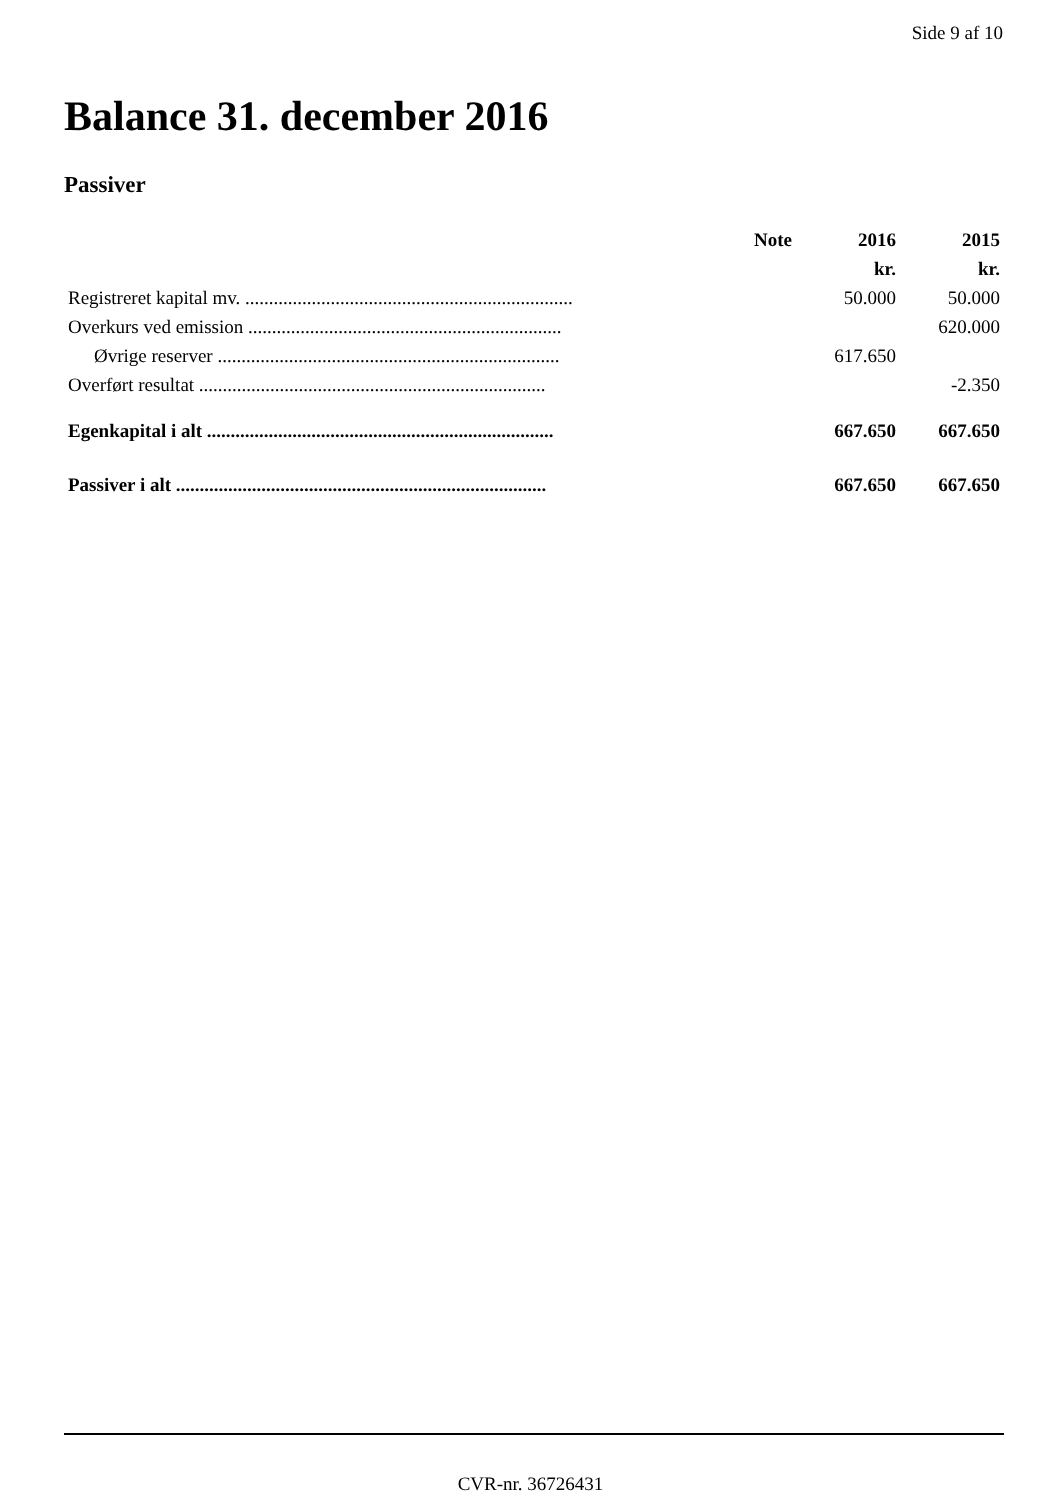Side 9 af 10
Balance 31. december 2016
Passiver
| | Note | 2016 | 2015 |
| --- | --- | --- | --- |
| | | kr. | kr. |
| Registreret kapital mv. ..................................................................... | | 50.000 | 50.000 |
| Overkurs ved emission .................................................................. | | | 620.000 |
| Øvrige reserver ........................................................................ | | 617.650 | |
| Overført resultat ......................................................................... | | | -2.350 |
| Egenkapital i alt ......................................................................... | | 667.650 | 667.650 |
| Passiver i alt .............................................................................. | | 667.650 | 667.650 |
CVR-nr. 36726431